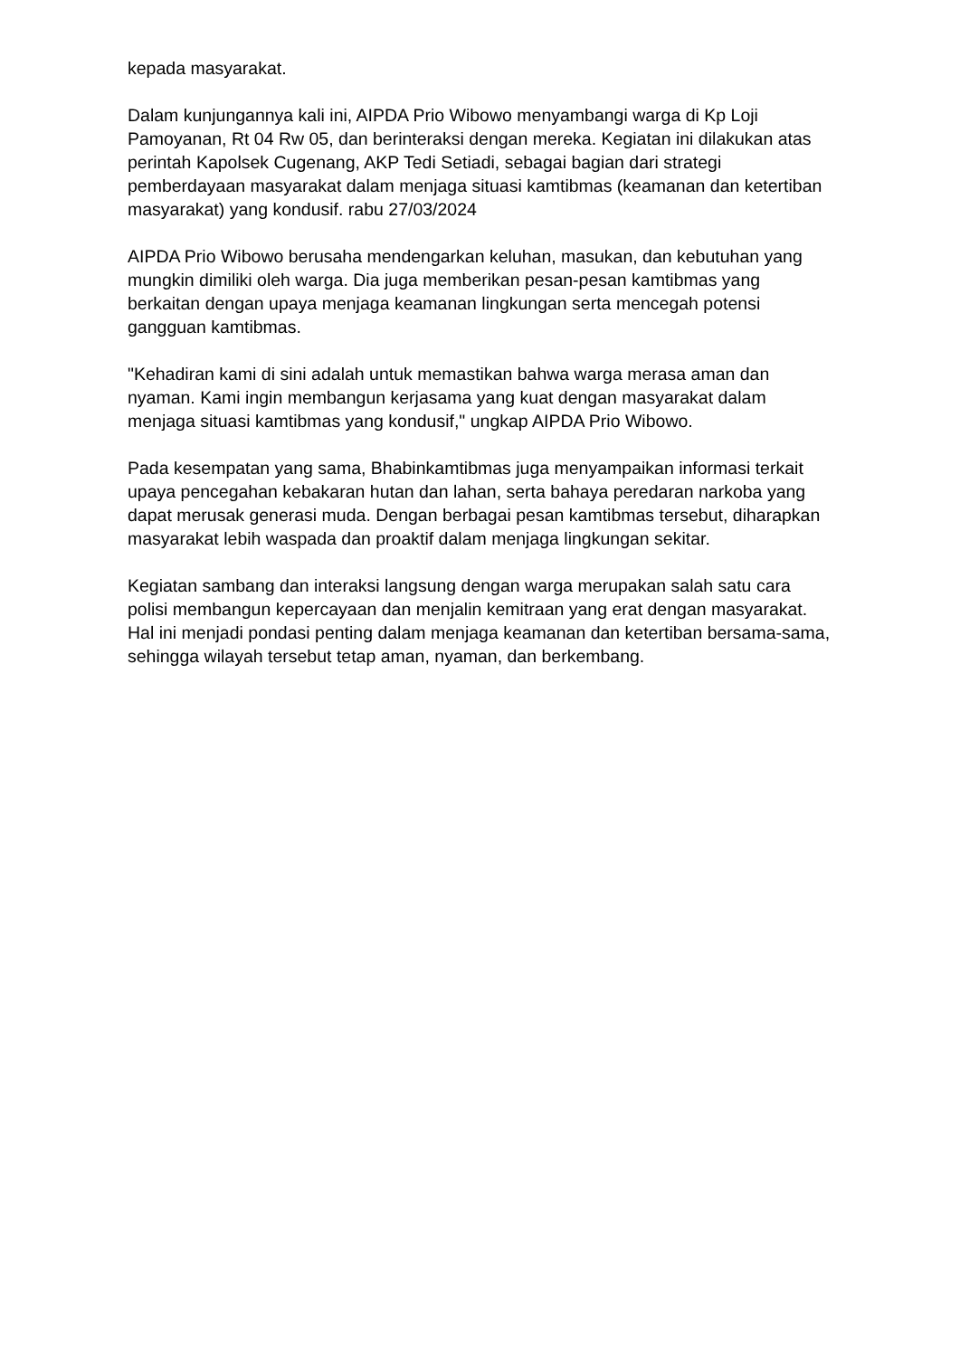kepada masyarakat.
Dalam kunjungannya kali ini, AIPDA Prio Wibowo menyambangi warga di Kp Loji Pamoyanan, Rt 04 Rw 05, dan berinteraksi dengan mereka. Kegiatan ini dilakukan atas perintah Kapolsek Cugenang, AKP Tedi Setiadi, sebagai bagian dari strategi pemberdayaan masyarakat dalam menjaga situasi kamtibmas (keamanan dan ketertiban masyarakat) yang kondusif. rabu 27/03/2024
AIPDA Prio Wibowo berusaha mendengarkan keluhan, masukan, dan kebutuhan yang mungkin dimiliki oleh warga. Dia juga memberikan pesan-pesan kamtibmas yang berkaitan dengan upaya menjaga keamanan lingkungan serta mencegah potensi gangguan kamtibmas.
"Kehadiran kami di sini adalah untuk memastikan bahwa warga merasa aman dan nyaman. Kami ingin membangun kerjasama yang kuat dengan masyarakat dalam menjaga situasi kamtibmas yang kondusif," ungkap AIPDA Prio Wibowo.
Pada kesempatan yang sama, Bhabinkamtibmas juga menyampaikan informasi terkait upaya pencegahan kebakaran hutan dan lahan, serta bahaya peredaran narkoba yang dapat merusak generasi muda. Dengan berbagai pesan kamtibmas tersebut, diharapkan masyarakat lebih waspada dan proaktif dalam menjaga lingkungan sekitar.
Kegiatan sambang dan interaksi langsung dengan warga merupakan salah satu cara polisi membangun kepercayaan dan menjalin kemitraan yang erat dengan masyarakat. Hal ini menjadi pondasi penting dalam menjaga keamanan dan ketertiban bersama-sama, sehingga wilayah tersebut tetap aman, nyaman, dan berkembang.